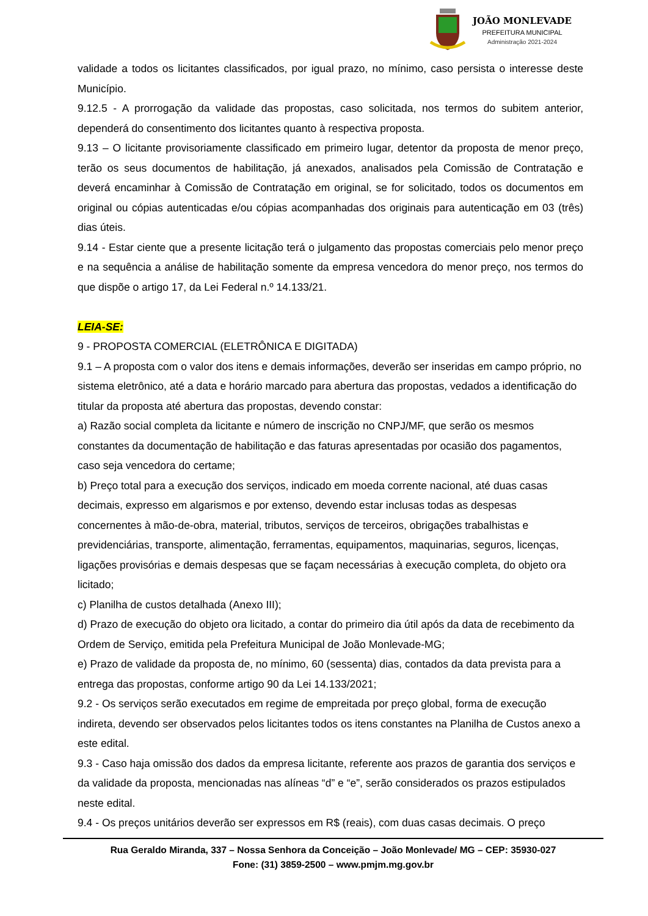JOÃO MONLEVADE
PREFEITURA MUNICIPAL
Administração 2021-2024
validade a todos os licitantes classificados, por igual prazo, no mínimo, caso persista o interesse deste Município.
9.12.5 - A prorrogação da validade das propostas, caso solicitada, nos termos do subitem anterior, dependerá do consentimento dos licitantes quanto à respectiva proposta.
9.13 – O licitante provisoriamente classificado em primeiro lugar, detentor da proposta de menor preço, terão os seus documentos de habilitação, já anexados, analisados pela Comissão de Contratação e deverá encaminhar à Comissão de Contratação em original, se for solicitado, todos os documentos em original ou cópias autenticadas e/ou cópias acompanhadas dos originais para autenticação em 03 (três) dias úteis.
9.14 - Estar ciente que a presente licitação terá o julgamento das propostas comerciais pelo menor preço e na sequência a análise de habilitação somente da empresa vencedora do menor preço, nos termos do que dispõe o artigo 17, da Lei Federal n.º 14.133/21.
LEIA-SE:
9 - PROPOSTA COMERCIAL (ELETRÔNICA E DIGITADA)
9.1 – A proposta com o valor dos itens e demais informações, deverão ser inseridas em campo próprio, no sistema eletrônico, até a data e horário marcado para abertura das propostas, vedados a identificação do titular da proposta até abertura das propostas, devendo constar:
a) Razão social completa da licitante e número de inscrição no CNPJ/MF, que serão os mesmos constantes da documentação de habilitação e das faturas apresentadas por ocasião dos pagamentos, caso seja vencedora do certame;
b) Preço total para a execução dos serviços, indicado em moeda corrente nacional, até duas casas decimais, expresso em algarismos e por extenso, devendo estar inclusas todas as despesas concernentes à mão-de-obra, material, tributos, serviços de terceiros, obrigações trabalhistas e previdenciárias, transporte, alimentação, ferramentas, equipamentos, maquinarias, seguros, licenças, ligações provisórias e demais despesas que se façam necessárias à execução completa, do objeto ora licitado;
c) Planilha de custos detalhada (Anexo III);
d) Prazo de execução do objeto ora licitado, a contar do primeiro dia útil após da data de recebimento da Ordem de Serviço, emitida pela Prefeitura Municipal de João Monlevade-MG;
e) Prazo de validade da proposta de, no mínimo, 60 (sessenta) dias, contados da data prevista para a entrega das propostas, conforme artigo 90 da Lei 14.133/2021;
9.2 - Os serviços serão executados em regime de empreitada por preço global, forma de execução indireta, devendo ser observados pelos licitantes todos os itens constantes na Planilha de Custos anexo a este edital.
9.3 - Caso haja omissão dos dados da empresa licitante, referente aos prazos de garantia dos serviços e da validade da proposta, mencionadas nas alíneas “d” e “e”, serão considerados os prazos estipulados neste edital.
9.4 - Os preços unitários deverão ser expressos em R$ (reais), com duas casas decimais. O preço
Rua Geraldo Miranda, 337 – Nossa Senhora da Conceição – João Monlevade/ MG – CEP: 35930-027
Fone: (31) 3859-2500 – www.pmjm.mg.gov.br